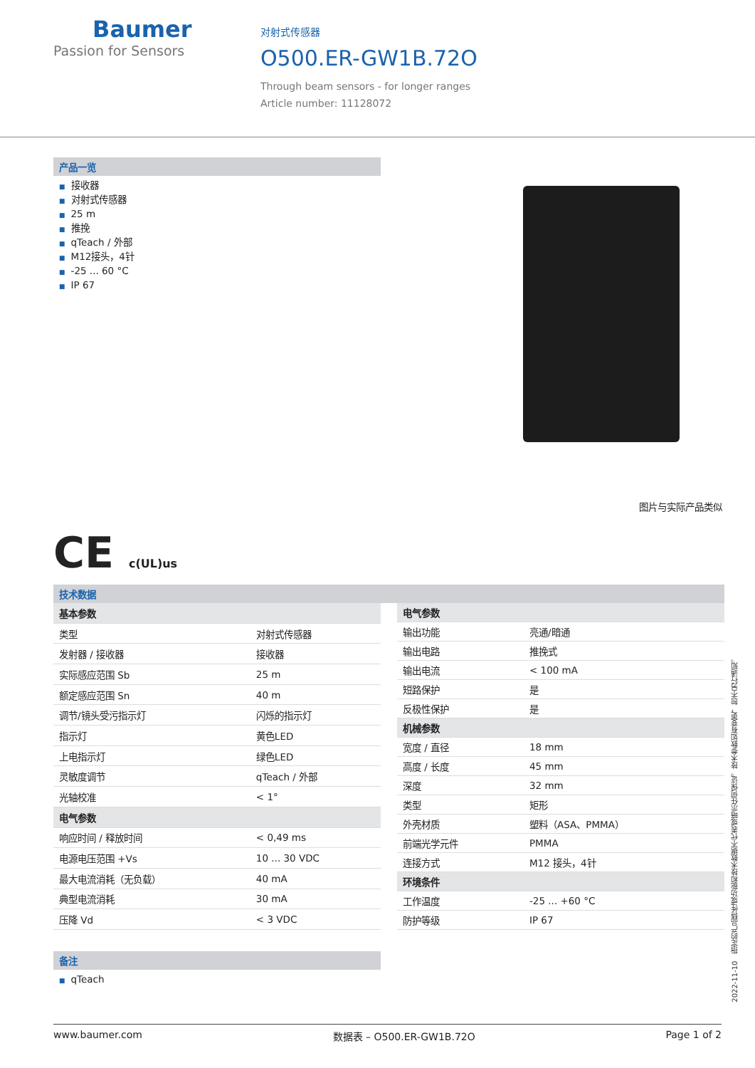Baumer
Passion for Sensors
对射式传感器
O500.ER-GW1B.72O
Through beam sensors - for longer ranges
Article number: 11128072
产品一览
■ 接收器
■ 对射式传感器
■ 25 m
■ 推挽
■ qTeach / 外部
■ M12接头，4针
■ -25 ... 60 °C
■ IP 67
图片与实际产品类似
CE c(UL)us
技术数据
| 基本参数 | |
| 类型 | 对射式传感器 |
| 发射器 / 接收器 | 接收器 |
| 实际感应范围 Sb | 25 m |
| 额定感应范围 Sn | 40 m |
| 调节/镜头受污指示灯 | 闪烁的指示灯 |
| 指示灯 | 黄色LED |
| 上电指示灯 | 绿色LED |
| 灵敏度调节 | qTeach / 外部 |
| 光轴校准 | < 1° |
| 电气参数 | |
| 响应时间 / 释放时间 | < 0,49 ms |
| 电源电压范围 +Vs | 10 ... 30 VDC |
| 最大电流消耗（无负载） | 40 mA |
| 典型电流消耗 | 30 mA |
| 压降 Vd | < 3 VDC |
| 电气参数 | |
| 输出功能 | 亮通/暗通 |
| 输出电路 | 推挽式 |
| 输出电流 | < 100 mA |
| 短路保护 | 是 |
| 反极性保护 | 是 |
| 机械参数 | |
| 宽度 / 直径 | 18 mm |
| 高度 / 长度 | 45 mm |
| 深度 | 32 mm |
| 类型 | 矩形 |
| 外壳材质 | 塑料（ASA、PMMA） |
| 前端光学元件 | PMMA |
| 连接方式 | M12 接头，4针 |
| 环境条件 | |
| 工作温度 | -25 ... +60 °C |
| 防护等级 | IP 67 |
备注
■ qTeach
2022-11-10 指定的产品特性或功能和技术数据不代表或暗示任何保证。技术参数如有变更，恕不另行通知。
www.baumer.com 数据表 – O500.ER-GW1B.72O Page 1 of 2